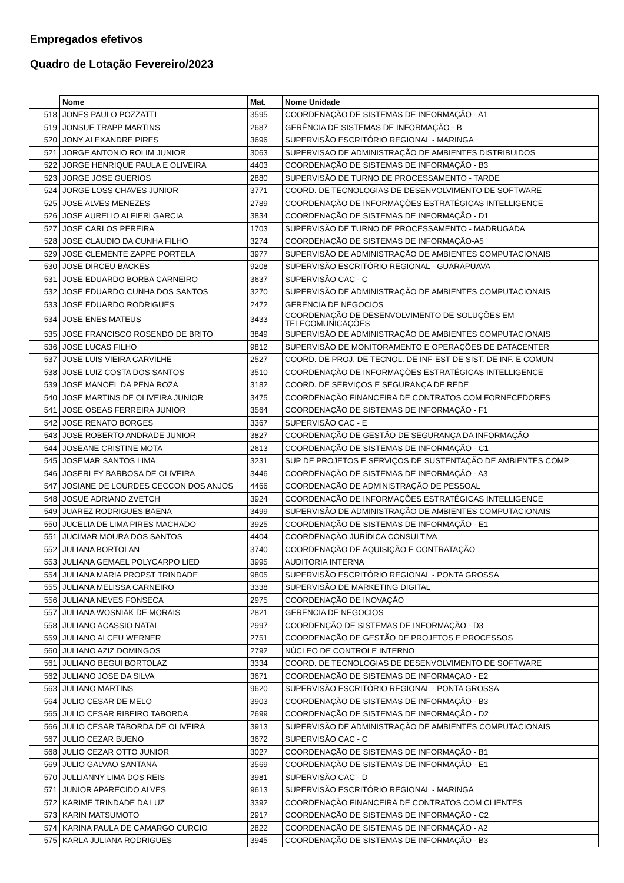Empregados efetivos
Quadro de Lotação Fevereiro/2023
| | Nome | Mat. | Nome Unidade |
| --- | --- | --- | --- |
| 518 | JONES PAULO POZZATTI | 3595 | COORDENAÇÃO DE SISTEMAS DE INFORMAÇÃO - A1 |
| 519 | JONSUE TRAPP MARTINS | 2687 | GERÊNCIA DE SISTEMAS DE INFORMAÇÃO - B |
| 520 | JONY ALEXANDRE PIRES | 3696 | SUPERVISÃO ESCRITÓRIO REGIONAL - MARINGA |
| 521 | JORGE ANTONIO ROLIM JUNIOR | 3063 | SUPERVISAO DE ADMINISTRAÇÃO DE AMBIENTES DISTRIBUIDOS |
| 522 | JORGE HENRIQUE PAULA E OLIVEIRA | 4403 | COORDENAÇÃO DE SISTEMAS DE INFORMAÇÃO - B3 |
| 523 | JORGE JOSE GUERIOS | 2880 | SUPERVISÃO DE TURNO DE PROCESSAMENTO - TARDE |
| 524 | JORGE LOSS CHAVES JUNIOR | 3771 | COORD. DE TECNOLOGIAS DE DESENVOLVIMENTO DE SOFTWARE |
| 525 | JOSE ALVES MENEZES | 2789 | COORDENAÇÃO DE INFORMAÇÕES ESTRATÉGICAS INTELLIGENCE |
| 526 | JOSE AURELIO ALFIERI GARCIA | 3834 | COORDENAÇÃO DE SISTEMAS DE INFORMAÇÃO - D1 |
| 527 | JOSE CARLOS PEREIRA | 1703 | SUPERVISÃO DE TURNO DE PROCESSAMENTO - MADRUGADA |
| 528 | JOSE CLAUDIO DA CUNHA FILHO | 3274 | COORDENAÇÃO DE SISTEMAS DE INFORMAÇÃO-A5 |
| 529 | JOSE CLEMENTE ZAPPE PORTELA | 3977 | SUPERVISÃO DE ADMINISTRAÇÃO DE AMBIENTES COMPUTACIONAIS |
| 530 | JOSE DIRCEU BACKES | 9208 | SUPERVISÃO ESCRITÓRIO REGIONAL - GUARAPUAVA |
| 531 | JOSE EDUARDO BORBA CARNEIRO | 3637 | SUPERVISÃO CAC - C |
| 532 | JOSE EDUARDO CUNHA DOS SANTOS | 3270 | SUPERVISÃO DE ADMINISTRAÇÃO DE AMBIENTES COMPUTACIONAIS |
| 533 | JOSE EDUARDO RODRIGUES | 2472 | GERENCIA DE NEGOCIOS |
| 534 | JOSE ENES MATEUS | 3433 | COORDENAÇÃO DE DESENVOLVIMENTO DE SOLUÇÕES EM TELECOMUNICAÇÕES |
| 535 | JOSE FRANCISCO ROSENDO DE BRITO | 3849 | SUPERVISÃO DE ADMINISTRAÇÃO DE AMBIENTES COMPUTACIONAIS |
| 536 | JOSE LUCAS FILHO | 9812 | SUPERVISÃO DE MONITORAMENTO E OPERAÇÕES DE DATACENTER |
| 537 | JOSE LUIS VIEIRA CARVILHE | 2527 | COORD. DE PROJ. DE TECNOL. DE INF-EST DE SIST. DE INF. E COMUN |
| 538 | JOSE LUIZ COSTA DOS SANTOS | 3510 | COORDENAÇÃO DE INFORMAÇÕES ESTRATÉGICAS INTELLIGENCE |
| 539 | JOSE MANOEL DA PENA ROZA | 3182 | COORD. DE SERVIÇOS E SEGURANÇA DE REDE |
| 540 | JOSE MARTINS DE OLIVEIRA JUNIOR | 3475 | COORDENAÇÃO FINANCEIRA DE CONTRATOS COM FORNECEDORES |
| 541 | JOSE OSEAS FERREIRA JUNIOR | 3564 | COORDENAÇÃO DE SISTEMAS DE INFORMAÇÃO - F1 |
| 542 | JOSE RENATO BORGES | 3367 | SUPERVISÃO CAC - E |
| 543 | JOSE ROBERTO ANDRADE JUNIOR | 3827 | COORDENAÇÃO DE GESTÃO DE SEGURANÇA DA INFORMAÇÃO |
| 544 | JOSEANE CRISTINE MOTA | 2613 | COORDENAÇÃO DE SISTEMAS DE INFORMAÇÃO - C1 |
| 545 | JOSEMAR SANTOS LIMA | 3231 | SUP DE PROJETOS E SERVIÇOS DE SUSTENTAÇÃO DE AMBIENTES COMP |
| 546 | JOSERLEY BARBOSA DE OLIVEIRA | 3446 | COORDENAÇÃO DE SISTEMAS DE INFORMAÇÃO - A3 |
| 547 | JOSIANE DE LOURDES CECCON DOS ANJOS | 4466 | COORDENAÇÃO DE ADMINISTRAÇÃO DE PESSOAL |
| 548 | JOSUE ADRIANO ZVETCH | 3924 | COORDENAÇÃO DE INFORMAÇÕES ESTRATÉGICAS INTELLIGENCE |
| 549 | JUAREZ RODRIGUES BAENA | 3499 | SUPERVISÃO DE ADMINISTRAÇÃO DE AMBIENTES COMPUTACIONAIS |
| 550 | JUCELIA DE LIMA PIRES MACHADO | 3925 | COORDENAÇÃO DE SISTEMAS DE INFORMAÇÃO - E1 |
| 551 | JUCIMAR MOURA DOS SANTOS | 4404 | COORDENAÇÃO JURÍDICA CONSULTIVA |
| 552 | JULIANA BORTOLAN | 3740 | COORDENAÇÃO DE AQUISIÇÃO E CONTRATAÇÃO |
| 553 | JULIANA GEMAEL POLYCARPO LIED | 3995 | AUDITORIA INTERNA |
| 554 | JULIANA MARIA PROPST TRINDADE | 9805 | SUPERVISÃO ESCRITÓRIO REGIONAL - PONTA GROSSA |
| 555 | JULIANA MELISSA CARNEIRO | 3338 | SUPERVISÃO DE MARKETING DIGITAL |
| 556 | JULIANA NEVES FONSECA | 2975 | COORDENAÇÃO DE INOVAÇÃO |
| 557 | JULIANA WOSNIAK DE MORAIS | 2821 | GERENCIA DE NEGOCIOS |
| 558 | JULIANO ACASSIO NATAL | 2997 | COORDENÇÃO DE SISTEMAS DE INFORMAÇÃO - D3 |
| 559 | JULIANO ALCEU WERNER | 2751 | COORDENAÇÃO DE GESTÃO DE PROJETOS E PROCESSOS |
| 560 | JULIANO AZIZ DOMINGOS | 2792 | NÚCLEO DE CONTROLE INTERNO |
| 561 | JULIANO BEGUI BORTOLAZ | 3334 | COORD. DE TECNOLOGIAS DE DESENVOLVIMENTO DE SOFTWARE |
| 562 | JULIANO JOSE DA SILVA | 3671 | COORDENAÇÃO DE SISTEMAS DE INFORMAÇAO - E2 |
| 563 | JULIANO MARTINS | 9620 | SUPERVISÃO ESCRITÓRIO REGIONAL - PONTA GROSSA |
| 564 | JULIO CESAR DE MELO | 3903 | COORDENAÇÃO DE SISTEMAS DE INFORMAÇÃO - B3 |
| 565 | JULIO CESAR RIBEIRO TABORDA | 2699 | COORDENAÇÃO DE SISTEMAS DE INFORMAÇÃO - D2 |
| 566 | JULIO CESAR TABORDA DE OLIVEIRA | 3913 | SUPERVISÃO DE ADMINISTRAÇÃO DE AMBIENTES COMPUTACIONAIS |
| 567 | JULIO CEZAR BUENO | 3672 | SUPERVISÃO CAC - C |
| 568 | JULIO CEZAR OTTO JUNIOR | 3027 | COORDENAÇÃO DE SISTEMAS DE INFORMAÇÃO - B1 |
| 569 | JULIO GALVAO SANTANA | 3569 | COORDENAÇÃO DE SISTEMAS DE INFORMAÇÃO - E1 |
| 570 | JULLIANNY LIMA DOS REIS | 3981 | SUPERVISÃO CAC - D |
| 571 | JUNIOR APARECIDO ALVES | 9613 | SUPERVISÃO ESCRITÓRIO REGIONAL - MARINGA |
| 572 | KARIME TRINDADE DA LUZ | 3392 | COORDENAÇÃO FINANCEIRA DE CONTRATOS COM CLIENTES |
| 573 | KARIN MATSUMOTO | 2917 | COORDENAÇÃO DE SISTEMAS DE INFORMAÇÃO - C2 |
| 574 | KARINA PAULA DE CAMARGO CURCIO | 2822 | COORDENAÇÃO DE SISTEMAS DE INFORMAÇÃO - A2 |
| 575 | KARLA JULIANA RODRIGUES | 3945 | COORDENAÇÃO DE SISTEMAS DE INFORMAÇÃO - B3 |